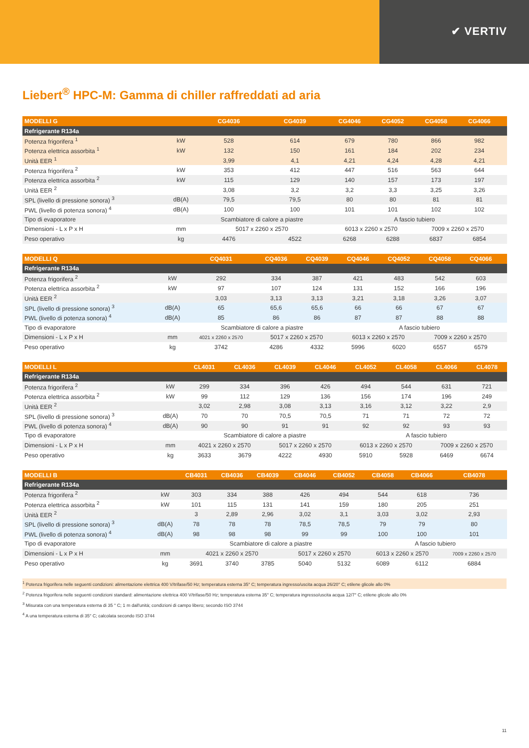✔ VERTIV
Liebert<sup>®</sup> HPC-M: Gamma di chiller raffreddati ad aria
| MODELLI G | | CG4036 | CG4039 | CG4046 | CG4052 | CG4058 | CG4066 | |
| --- | --- | --- | --- | --- | --- | --- | --- | --- |
| Refrigerante R134a | | | | | | | | |
| Potenza frigorifera <sup>1</sup> | kW | 528 | 614 | 679 | 780 | 866 | 982 | |
| Potenza elettrica assorbita <sup>1</sup> | kW | 132 | 150 | 161 | 184 | 202 | 234 | |
| Unità EER <sup>1</sup> | | 3,99 | 4,1 | 4,21 | 4,24 | 4,28 | 4,21 | |
| Potenza frigorifera <sup>2</sup> | kW | 353 | 412 | 447 | 516 | 563 | 644 | |
| Potenza elettrica assorbita <sup>2</sup> | kW | 115 | 129 | 140 | 157 | 173 | 197 | |
| Unità EER <sup>2</sup> | | 3,08 | 3,2 | 3,2 | 3,3 | 3,25 | 3,26 | |
| SPL (livello di pressione sonora) <sup>3</sup> | dB(A) | 79,5 | 79,5 | 80 | 80 | 81 | 81 | |
| PWL (livello di potenza sonora) <sup>4</sup> | dB(A) | 100 | 100 | 101 | 101 | 102 | 102 | |
| Tipo di evaporatore | | Scambiatore di calore a piastre | | A fascio tubiero | | | | |
| Dimensioni - L x P x H | mm | 5017 x 2260 x 2570 | | 6013 x 2260 x 2570 | | 7009 x 2260 x 2570 | | |
| Peso operativo | kg | 4476 | 4522 | 6268 | 6288 | 6837 | 6854 | |
| MODELLI Q | | CQ4031 | CQ4036 | CQ4039 | CQ4046 | CQ4052 | CQ4058 | CQ4066 | |
| --- | --- | --- | --- | --- | --- | --- | --- | --- | --- |
| Refrigerante R134a | | | | | | | | | |
| Potenza frigorifera <sup>2</sup> | kW | 292 | 334 | 387 | 421 | 483 | 542 | 603 | |
| Potenza elettrica assorbita <sup>2</sup> | kW | 97 | 107 | 124 | 131 | 152 | 166 | 196 | |
| Unità EER <sup>2</sup> | | 3,03 | 3,13 | 3,13 | 3,21 | 3,18 | 3,26 | 3,07 | |
| SPL (livello di pressione sonora) <sup>3</sup> | dB(A) | 65 | 65,6 | 65,6 | 66 | 66 | 67 | 67 | |
| PWL (livello di potenza sonora) <sup>4</sup> | dB(A) | 85 | 86 | 86 | 87 | 87 | 88 | 88 | |
| Tipo di evaporatore | | Scambiatore di calore a piastre | | | A fascio tubiero | | | | |
| Dimensioni - L x P x H | mm | 4021 x 2260 x 2570 | 5017 x 2260 x 2570 | | 6013 x 2260 x 2570 | | 7009 x 2260 x 2570 | | |
| Peso operativo | kg | 3742 | 4286 | 4332 | 5996 | 6020 | 6557 | 6579 | |
| MODELLI L | | CL4031 | CL4036 | CL4039 | CL4046 | CL4052 | CL4058 | CL4066 | CL4078 |
| --- | --- | --- | --- | --- | --- | --- | --- | --- | --- |
| Refrigerante R134a | | | | | | | | | |
| Potenza frigorifera <sup>2</sup> | kW | 299 | 334 | 396 | 426 | 494 | 544 | 631 | 721 |
| Potenza elettrica assorbita <sup>2</sup> | kW | 99 | 112 | 129 | 136 | 156 | 174 | 196 | 249 |
| Unità EER <sup>2</sup> | | 3,02 | 2,98 | 3,08 | 3,13 | 3,16 | 3,12 | 3,22 | 2,9 |
| SPL (livello di pressione sonora) <sup>3</sup> | dB(A) | 70 | 70 | 70,5 | 70,5 | 71 | 71 | 72 | 72 |
| PWL (livello di potenza sonora) <sup>4</sup> | dB(A) | 90 | 90 | 91 | 91 | 92 | 92 | 93 | 93 |
| Tipo di evaporatore | | Scambiatore di calore a piastre | | | | A fascio tubiero | | | |
| Dimensioni - L x P x H | mm | 4021 x 2260 x 2570 | | 5017 x 2260 x 2570 | | 6013 x 2260 x 2570 | | 7009 x 2260 x 2570 | |
| Peso operativo | kg | 3633 | 3679 | 4222 | 4930 | 5910 | 5928 | 6469 | 6674 |
| MODELLI B | | CB4031 | CB4036 | CB4039 | CB4046 | CB4052 | CB4058 | CB4066 | CB4078 |
| --- | --- | --- | --- | --- | --- | --- | --- | --- | --- |
| Refrigerante R134a | | | | | | | | | |
| Potenza frigorifera <sup>2</sup> | kW | 303 | 334 | 388 | 426 | 494 | 544 | 618 | 736 |
| Potenza elettrica assorbita <sup>2</sup> | kW | 101 | 115 | 131 | 141 | 159 | 180 | 205 | 251 |
| Unità EER <sup>2</sup> | | 3 | 2,89 | 2,96 | 3,02 | 3,1 | 3,03 | 3,02 | 2,93 |
| SPL (livello di pressione sonora) <sup>3</sup> | dB(A) | 78 | 78 | 78 | 78,5 | 78,5 | 79 | 79 | 80 |
| PWL (livello di potenza sonora) <sup>4</sup> | dB(A) | 98 | 98 | 98 | 99 | 99 | 100 | 100 | 101 |
| Tipo di evaporatore | | Scambiatore di calore a piastre | | | | | A fascio tubiero | | |
| Dimensioni - L x P x H | mm | 4021 x 2260 x 2570 | | | 5017 x 2260 x 2570 | | 6013 x 2260 x 2570 | | 7009 x 2260 x 2570 |
| Peso operativo | kg | 3691 | 3740 | 3785 | 5040 | 5132 | 6089 | 6112 | 6884 |
<sup>1</sup> Potenza frigorifera nelle seguenti condizioni: alimentazione elettrica 400 V/trifase/50 Hz; temperatura esterna 35° C; temperatura ingresso/uscita acqua 26/20° C; etilene glicole allo 0%
<sup>2</sup> Potenza frigorifera nelle seguenti condizioni standard: alimentazione elettrica 400 V/trifase/50 Hz; temperatura esterna 35° C; temperatura ingresso/uscita acqua 12/7° C; etilene glicole allo 0%
<sup>3</sup> Misurata con una temperatura esterna di 35 ° C; 1 m dall'unità; condizioni di campo libero; secondo ISO 3744
<sup>4</sup> A una temperatura esterna di 35° C; calcolata secondo ISO 3744
11